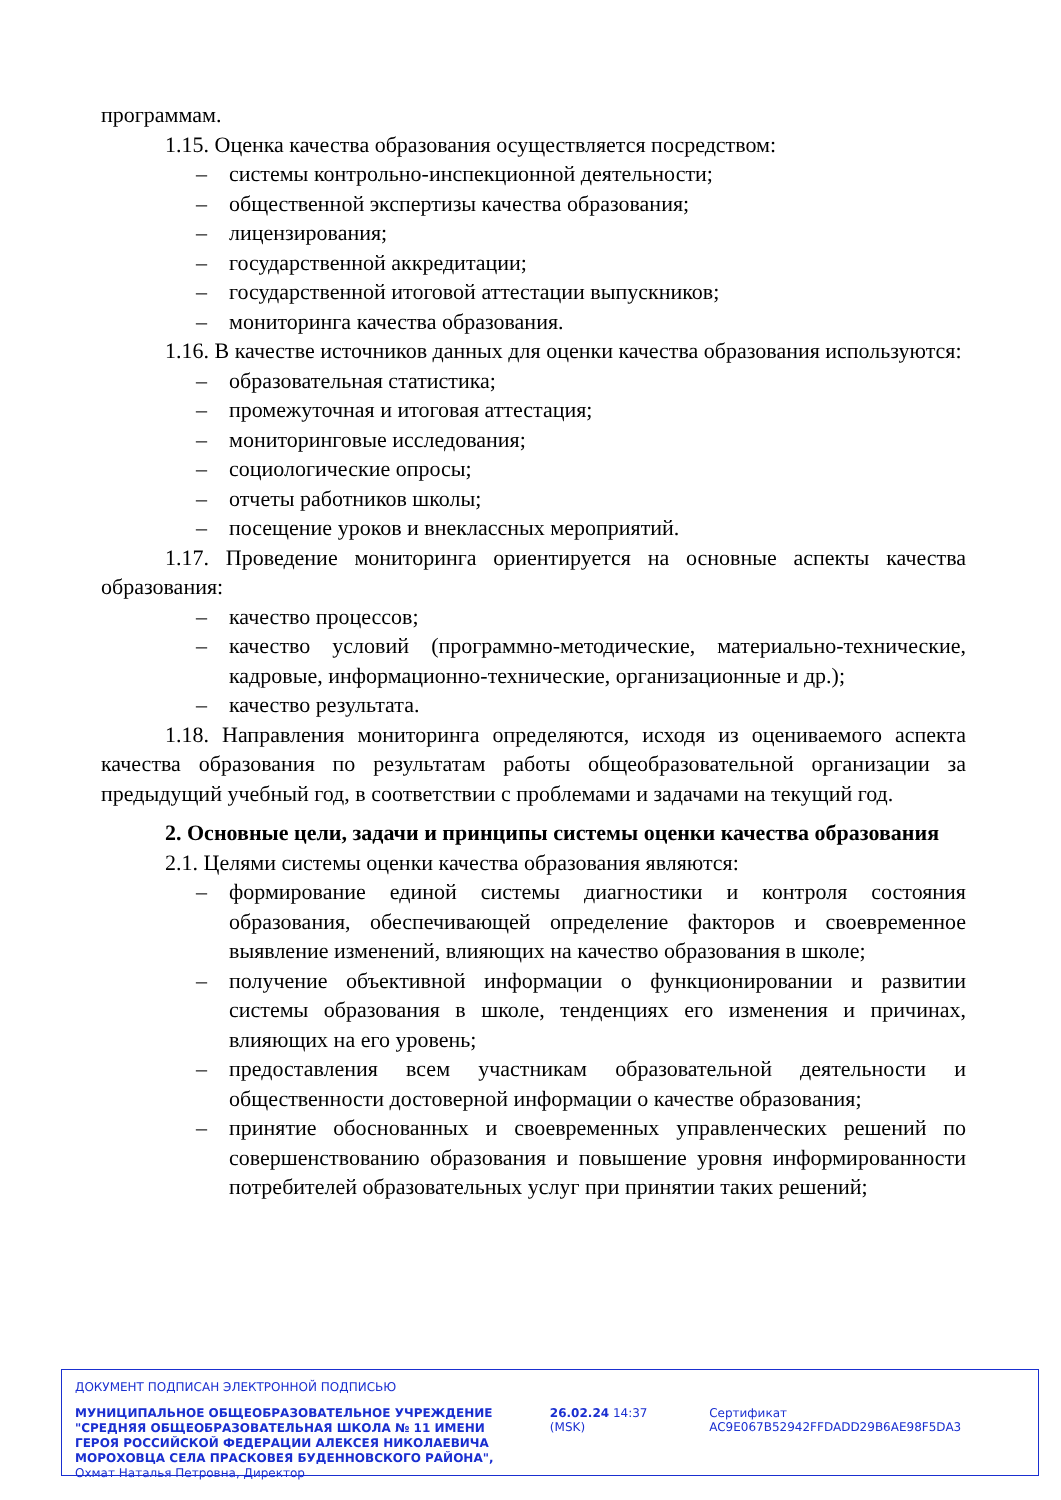программам.
1.15. Оценка качества образования осуществляется посредством:
– системы контрольно-инспекционной деятельности;
– общественной экспертизы качества образования;
– лицензирования;
– государственной аккредитации;
– государственной итоговой аттестации выпускников;
– мониторинга качества образования.
1.16. В качестве источников данных для оценки качества образования используются:
– образовательная статистика;
– промежуточная и итоговая аттестация;
– мониторинговые исследования;
– социологические опросы;
– отчеты работников школы;
– посещение уроков и внеклассных мероприятий.
1.17. Проведение мониторинга ориентируется на основные аспекты качества образования:
– качество процессов;
– качество условий (программно-методические, материально-технические, кадровые, информационно-технические, организационные и др.);
– качество результата.
1.18. Направления мониторинга определяются, исходя из оцениваемого аспекта качества образования по результатам работы общеобразовательной организации за предыдущий учебный год, в соответствии с проблемами и задачами на текущий год.
2. Основные цели, задачи и принципы системы оценки качества образования
2.1. Целями системы оценки качества образования являются:
– формирование единой системы диагностики и контроля состояния образования, обеспечивающей определение факторов и своевременное выявление изменений, влияющих на качество образования в школе;
– получение объективной информации о функционировании и развитии системы образования в школе, тенденциях его изменения и причинах, влияющих на его уровень;
– предоставления всем участникам образовательной деятельности и общественности достоверной информации о качестве образования;
– принятие обоснованных и своевременных управленческих решений по совершенствованию образования и повышение уровня информированности потребителей образовательных услуг при принятии таких решений;
ДОКУМЕНТ ПОДПИСАН ЭЛЕКТРОННОЙ ПОДПИСЬЮ
МУНИЦИПАЛЬНОЕ ОБЩЕОБРАЗОВАТЕЛЬНОЕ УЧРЕЖДЕНИЕ "СРЕДНЯЯ ОБЩЕОБРАЗОВАТЕЛЬНАЯ ШКОЛА № 11 ИМЕНИ ГЕРОЯ РОССИЙСКОЙ ФЕДЕРАЦИИ АЛЕКСЕЯ НИКОЛАЕВИЧА МОРОХОВЦА СЕЛА ПРАСКОВЕЯ БУДЕННОВСКОГО РАЙОНА", Охмат Наталья Петровна, Директор
26.02.24 14:37 (MSK) Сертификат AC9E067B52942FFDADD29B6AE98F5DA3